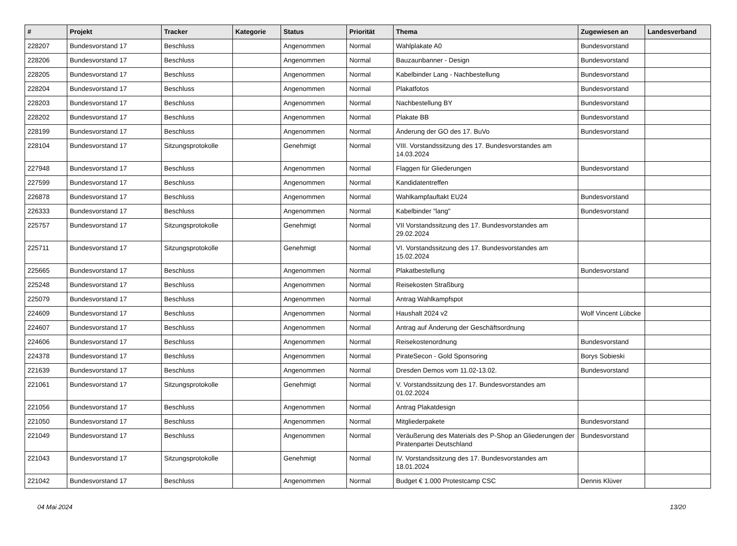| # | Projekt | Tracker | Kategorie | Status | Priorität | Thema | Zugewiesen an | Landesverband |
| --- | --- | --- | --- | --- | --- | --- | --- | --- |
| 228207 | Bundesvorstand 17 | Beschluss | | Angenommen | Normal | Wahlplakate A0 | Bundesvorstand | |
| 228206 | Bundesvorstand 17 | Beschluss | | Angenommen | Normal | Bauzaunbanner - Design | Bundesvorstand | |
| 228205 | Bundesvorstand 17 | Beschluss | | Angenommen | Normal | Kabelbinder Lang - Nachbestellung | Bundesvorstand | |
| 228204 | Bundesvorstand 17 | Beschluss | | Angenommen | Normal | Plakatfotos | Bundesvorstand | |
| 228203 | Bundesvorstand 17 | Beschluss | | Angenommen | Normal | Nachbestellung BY | Bundesvorstand | |
| 228202 | Bundesvorstand 17 | Beschluss | | Angenommen | Normal | Plakate BB | Bundesvorstand | |
| 228199 | Bundesvorstand 17 | Beschluss | | Angenommen | Normal | Änderung der GO des 17. BuVo | Bundesvorstand | |
| 228104 | Bundesvorstand 17 | Sitzungsprotokolle | | Genehmigt | Normal | VIII. Vorstandssitzung des 17. Bundesvorstandes am 14.03.2024 | | |
| 227948 | Bundesvorstand 17 | Beschluss | | Angenommen | Normal | Flaggen für Gliederungen | Bundesvorstand | |
| 227599 | Bundesvorstand 17 | Beschluss | | Angenommen | Normal | Kandidatentreffen | | |
| 226878 | Bundesvorstand 17 | Beschluss | | Angenommen | Normal | Wahlkampfauftakt EU24 | Bundesvorstand | |
| 226333 | Bundesvorstand 17 | Beschluss | | Angenommen | Normal | Kabelbinder "lang" | Bundesvorstand | |
| 225757 | Bundesvorstand 17 | Sitzungsprotokolle | | Genehmigt | Normal | VII Vorstandssitzung des 17. Bundesvorstandes am 29.02.2024 | | |
| 225711 | Bundesvorstand 17 | Sitzungsprotokolle | | Genehmigt | Normal | VI. Vorstandssitzung des 17. Bundesvorstandes am 15.02.2024 | | |
| 225665 | Bundesvorstand 17 | Beschluss | | Angenommen | Normal | Plakatbestellung | Bundesvorstand | |
| 225248 | Bundesvorstand 17 | Beschluss | | Angenommen | Normal | Reisekosten Straßburg | | |
| 225079 | Bundesvorstand 17 | Beschluss | | Angenommen | Normal | Antrag Wahlkampfspot | | |
| 224609 | Bundesvorstand 17 | Beschluss | | Angenommen | Normal | Haushalt 2024 v2 | Wolf Vincent Lübcke | |
| 224607 | Bundesvorstand 17 | Beschluss | | Angenommen | Normal | Antrag auf Änderung der Geschäftsordnung | | |
| 224606 | Bundesvorstand 17 | Beschluss | | Angenommen | Normal | Reisekostenordnung | Bundesvorstand | |
| 224378 | Bundesvorstand 17 | Beschluss | | Angenommen | Normal | PirateSecon - Gold Sponsoring | Borys Sobieski | |
| 221639 | Bundesvorstand 17 | Beschluss | | Angenommen | Normal | Dresden Demos vom 11.02-13.02. | Bundesvorstand | |
| 221061 | Bundesvorstand 17 | Sitzungsprotokolle | | Genehmigt | Normal | V. Vorstandssitzung des 17. Bundesvorstandes am 01.02.2024 | | |
| 221056 | Bundesvorstand 17 | Beschluss | | Angenommen | Normal | Antrag Plakatdesign | | |
| 221050 | Bundesvorstand 17 | Beschluss | | Angenommen | Normal | Mitgliederpakete | Bundesvorstand | |
| 221049 | Bundesvorstand 17 | Beschluss | | Angenommen | Normal | Veräußerung des Materials des P-Shop an Gliederungen der Piratenpartei Deutschland | Bundesvorstand | |
| 221043 | Bundesvorstand 17 | Sitzungsprotokolle | | Genehmigt | Normal | IV. Vorstandssitzung des 17. Bundesvorstandes am 18.01.2024 | | |
| 221042 | Bundesvorstand 17 | Beschluss | | Angenommen | Normal | Budget € 1.000 Protestcamp CSC | Dennis Klüver | |
04 Mai 2024 13/20